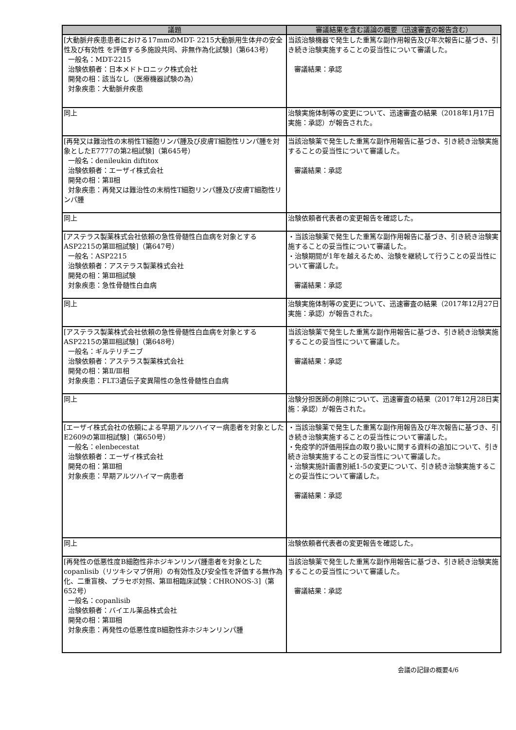| 議題 | 審議結果を含む議論の概要（迅速審査の報告含む） |
| --- | --- |
| [大動脈弁疾患患者における17mmのMDT- 2215大動脈用生体弁の安全性及び有効性 を評価する多施設共同、非無作為化試験]（第643号） 一般名：MDT-2215 治験依頼者：日本メドトロニック株式会社 開発の相：該当なし（医療機器試験の為） 対象疾患：大動脈弁疾患 | 当該治験機器で発生した重篤な副作用報告及び年次報告に基づき、引き続き治験実施することの妥当性について審議した。 審議結果：承認 |
| 同上 | 治験実施体制等の変更について、迅速審査の結果（2018年1月17日実施：承認）が報告された。 |
| [再発又は難治性の末梢性T細胞リンパ腫及び皮膚T細胞性リンパ腫を対象としたE7777の第2相試験]（第645号） 一般名：denileukin diftitox 治験依頼者：エーザイ株式会社 開発の相：第Ⅱ相 対象疾患：再発又は難治性の末梢性T細胞リンパ腫及び皮膚T細胞性リンパ腫 | 当該治験薬で発生した重篤な副作用報告に基づき、引き続き治験実施することの妥当性について審議した。 審議結果：承認 |
| 同上 | 治験依頼者代表者の変更報告を確認した。 |
| [アステラス製薬株式会社依頼の急性骨髄性白血病を対象とするASP2215の第Ⅲ相試験]（第647号） 一般名：ASP2215 治験依頼者：アステラス製薬株式会社 開発の相：第Ⅲ相試験 対象疾患：急性骨髄性白血病 | ・当該治験薬で発生した重篤な副作用報告に基づき、引き続き治験実施することの妥当性について審議した。 ・治験期間が1年を越えるため、治験を継続して行うことの妥当性について審議した。 審議結果：承認 |
| 同上 | 治験実施体制等の変更について、迅速審査の結果（2017年12月27日実施：承認）が報告された。 |
| [アステラス製薬株式会社依頼の急性骨髄性白血病を対象とするASP2215の第Ⅲ相試験]（第648号） 一般名：ギルテリチニブ 治験依頼者：アステラス製薬株式会社 開発の相：第Ⅱ/Ⅲ相 対象疾患：FLT3遺伝子変異陽性の急性骨髄性白血病 | 当該治験薬で発生した重篤な副作用報告に基づき、引き続き治験実施することの妥当性について審議した。 審議結果：承認 |
| 同上 | 治験分担医師の削除について、迅速審査の結果（2017年12月28日実施：承認）が報告された。 |
| [エーザイ株式会社の依頼による早期アルツハイマー病患者を対象としたE2609の第Ⅲ相試験]（第650号） 一般名：elenbecestat 治験依頼者：エーザイ株式会社 開発の相：第Ⅲ相 対象疾患：早期アルツハイマー病患者 | ・当該治験薬で発生した重篤な副作用報告及び年次報告に基づき、引き続き治験実施することの妥当性について審議した。 ・免疫学的評価用採血の取り扱いに関する資料の追加について、引き続き治験実施することの妥当性について審議した。 ・治験実施計画書別紙1-5の変更について、引き続き治験実施することの妥当性について審議した。 審議結果：承認 |
| 同上 | 治験依頼者代表者の変更報告を確認した。 |
| [再発性の低悪性度B細胞性非ホジキンリンパ腫患者を対象としたcopanlisib（リツキシマブ併用）の有効性及び安全性を評価する無作為化、二重盲検、プラセボ対照、第Ⅲ相臨床試験：CHRONOS-3]（第652号） 一般名：copanlisib 治験依頼者：バイエル薬品株式会社 開発の相：第Ⅲ相 対象疾患：再発性の低悪性度B細胞性非ホジキンリンパ腫 | 当該治験薬で発生した重篤な副作用報告に基づき、引き続き治験実施することの妥当性について審議した。 審議結果：承認 |
会議の記録の概要4/6